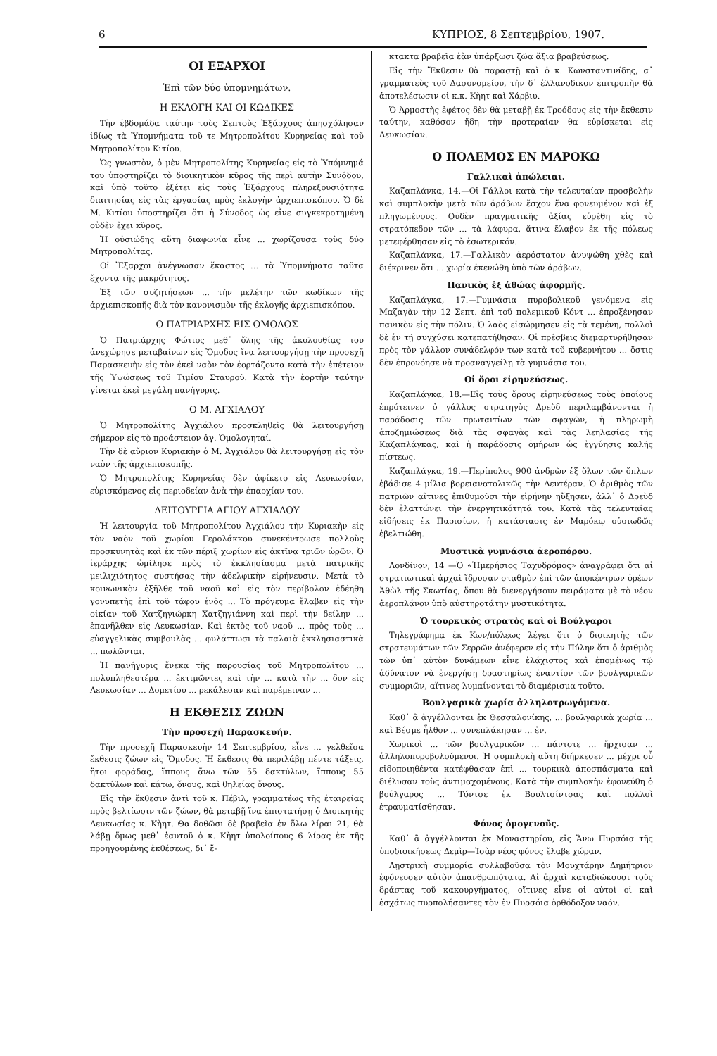6 ΚΥΠΡΙΟΣ, 8 Σεπτεμβρίου, 1907.
ΟΙ ΕΞΑΡΧΟΙ
Ἐπὶ τῶν δύο ὑπομνημάτων.
Η ΕΚΛΟΓΗ ΚΑΙ ΟΙ ΚΩΔΙΚΕΣ
Τὴν ἑβδομάδα ταύτην τοὺς Σεπτοὺς Ἐξάρχους ἀπησχόλησαν ἰδίως τὰ Ὑπομνήματα τοῦ τε Μητροπολίτου Κυρηνείας καὶ τοῦ Μητροπολίτου Κιτίου.
Ὡς γνωστὸν, ὁ μὲν Μητροπολίτης Κυρηνείας εἰς τὸ Ὑπόμνημά του ὑποστηρίζει τὸ διοικητικὸν κῦρος τῆς περὶ αὐτὴν Συνόδου, καὶ ὑπὸ τοῦτο ἐξέτει εἰς τοὺς Ἐξάρχους πληρεξουσιότητα διαιτησίας εἰς τὰς ἐργασίας πρὸς ἐκλογὴν ἀρχιεπισκόπου. Ὁ δὲ Μ. Κιτίου ὑποστηρίζει ὅτι ἡ Σύνοδος ὡς εἶνε συγκεκροτημένη οὐδὲν ἔχει κῦρος.
Ἡ οὐσιώδης αὕτη διαφωνία εἶνε ... χωρίζουσα τοὺς δύο Μητροπολίτας.
Οἱ Ἔξαρχοι ἀνέγνωσαν ἕκαστος ... τὰ Ὑπομνήματα ταῦτα ἔχοντα τῆς μακρότητος.
Ἐξ τῶν συζητήσεων ... τὴν μελέτην τῶν κωδίκων τῆς ἀρχιεπισκοπῆς διὰ τὸν κανονισμὸν τῆς ἐκλογῆς ἀρχιεπισκόπου.
Ο ΠΑΤΡΙΑΡΧΗΣ ΕΙΣ ΟΜΟΔΟΣ
Ὁ Πατριάρχης Φώτιος μεθ᾽ ὅλης τῆς ἀκολουθίας του ἀνεχώρησε μεταβαίνων εἰς Ὅμοδος ἵνα λειτουργήσῃ τὴν προσεχῆ Παρασκευὴν εἰς τὸν ἐκεῖ ναὸν τὸν ἑορτάζοντα κατὰ τὴν ἐπέτειον τῆς Ὑψώσεως τοῦ Τιμίου Σταυροῦ. Κατὰ τὴν ἑορτὴν ταύτην γίνεται ἐκεῖ μεγάλη πανήγυρις.
Ο Μ. ΑΓΧΙΑΛΟΥ
Ὁ Μητροπολίτης Ἀγχιάλου προσκληθεὶς θὰ λειτουργήσῃ σήμερον εἰς τὸ προάστειον ἁγ. Ὁμολογηταί.
Τὴν δὲ αὔριον Κυριακὴν ὁ Μ. Ἀγχιάλου θὰ λειτουργήσῃ εἰς τὸν ναὸν τῆς ἀρχιεπισκοπῆς.
Ὁ Μητροπολίτης Κυρηνείας δὲν ἀφίκετο εἰς Λευκωσίαν, εὑρισκόμενος εἰς περιοδείαν ἀνὰ τὴν ἐπαρχίαν του.
ΛΕΙΤΟΥΡΓΙΑ ΑΓΙΟΥ ΑΓΧΙΑΛΟΥ
Ἡ λειτουργία τοῦ Μητροπολίτου Ἀγχιάλου τὴν Κυριακὴν εἰς τὸν ναὸν τοῦ χωρίου Γερολάκκου συνεκέντρωσε πολλοὺς προσκυνητὰς καὶ ἐκ τῶν πέριξ χωρίων εἰς ἀκτῖνα τριῶν ὡρῶν. Ὁ ἱεράρχης ὡμίλησε πρὸς τὸ ἐκκλησίασμα μετὰ πατρικῆς μειλιχιότητος συστήσας τὴν ἀδελφικὴν εἰρήνευσιν. Μετὰ τὸ κοινωνικὸν ἐξῆλθε τοῦ ναοῦ καὶ εἰς τὸν περίβολον ἐδέηθη γονυπετὴς ἐπὶ τοῦ τάφου ἑνὸς ... Τὸ πρόγευμα ἔλαβεν εἰς τὴν οἰκίαν τοῦ Χατζηγιώρκη Χατζηγιάννη καὶ περὶ τὴν δείλην ... ἐπανῆλθεν εἰς Λευκωσίαν. Καὶ ἐκτὸς τοῦ ναοῦ ... πρὸς τοὺς ... εὐαγγελικὰς συμβουλὰς ... φυλάττωσι τὰ παλαιὰ ἐκκλησιαστικὰ ... πωλῶνται.
Ἡ πανήγυρις ἕνεκα τῆς παρουσίας τοῦ Μητροπολίτου ... πολυπληθεστέρα ... ἐκτιμῶντες καὶ τὴν ... κατὰ τὴν ... δον εἰς Λευκωσίαν ... Δομετίου ... ρεκάλεσαν καὶ παρέμειναν ...
Η ΕΚΘΕΣΙΣ ΖΩΩΝ
Τὴν προσεχῆ Παρασκευήν.
Τὴν προσεχῆ Παρασκευὴν 14 Σεπτεμβρίου, εἶνε ... γελθεῖσα ἔκθεσις ζώων εἰς Ὅμοδος. Ἡ ἔκθεσις θὰ περιλάβῃ πέντε τάξεις, ἤτοι φοράδας, ἵππους ἄνω τῶν 55 δακτύλων, ἵππους 55 δακτύλων καὶ κάτω, ὄνους, καὶ θηλείας ὄνους.
Εἰς τὴν ἔκθεσιν ἀντὶ τοῦ κ. Πέβιλ, γραμματέως τῆς ἑταιρείας πρὸς βελτίωσιν τῶν ζώων, θὰ μεταβῇ ἵνα ἐπιστατήσῃ ὁ Διοικητὴς Λευκωσίας κ. Κὴητ. Θα δοθῶσι δὲ βραβεῖα ἐν ὅλω λίραι 21, θὰ λάβῃ ὅμως μεθ᾽ ἑαυτοῦ ὁ κ. Κὴητ ὑπολοίπους 6 λίρας ἐκ τῆς προηγουμένης ἐκθέσεως, δι᾽ ἔ-
κτακτα βραβεῖα ἐὰν ὑπάρξωσι ζῶα ἄξια βραβεύσεως.
Εἰς τὴν Ἔκθεσιν θὰ παραστῇ καὶ ὁ κ. Κωνσταντινίδης, α᾽ γραμματεὺς τοῦ Δασονομείου, τὴν δ᾽ ἑλλανοδικον ἐπιτροπὴν θὰ ἀποτελέσωσιν οἱ κ.κ. Κὴητ καὶ Χάρβιυ.
Ὁ Ἁρμοστὴς ἐφέτος δὲν θὰ μεταβῇ ἐκ Τροόδους εἰς τὴν ἔκθεσιν ταύτην, καθόσον ἤδη τὴν προτεραίαν θα εὑρίσκεται εἰς Λευκωσίαν.
Ο ΠΟΛΕΜΟΣ ΕΝ ΜΑΡΟΚΩ
Γαλλικαὶ ἀπώλειαι.
Καζαπλάνκα, 14.—Οἱ Γάλλοι κατὰ τὴν τελευταίαν προσβολὴν καὶ συμπλοκὴν μετὰ τῶν ἀράβων ἔσχον ἕνα φονευμένον καὶ ἐξ πληγωμένους. Οὐδὲν πραγματικῆς ἀξίας εὑρέθη εἰς τὸ στρατόπεδον τῶν ... τὰ λάφυρα, ἅτινα ἔλαβον ἐκ τῆς πόλεως μετεφέρθησαν εἰς τὸ ἐσωτερικόν.
Καζαπλάνκα, 17.—Γαλλικὸν ἀερόστατον ἀνυψώθη χθὲς καὶ διέκρινεν ὅτι ... χωρία ἐκενώθη ὑπὸ τῶν ἀράβων.
Πανικὸς ἐξ ἀθώας ἀφορμῆς.
Καζαπλάγκα, 17.—Γυμνάσια πυροβολικοῦ γενόμενα εἰς Μαζαγὰν τὴν 12 Σεπτ. ἐπὶ τοῦ πολεμικοῦ Κόντ ... ἐπροξένησαν πανικὸν εἰς τὴν πόλιν. Ὁ λαὸς εἰσώρμησεν εἰς τὰ τεμένη, πολλοὶ δὲ ἐν τῇ συγχύσει κατεπατήθησαν. Οἱ πρέσβεις διεμαρτυρήθησαν πρὸς τὸν γάλλον συνάδελφόν των κατὰ τοῦ κυβερνήτου ... ὅστις δὲν ἐπρονόησε νὰ προαναγγείλῃ τὰ γυμνάσια του.
Οἱ ὅροι εἰρηνεύσεως.
Καζαπλάγκα, 18.—Εἰς τοὺς ὅρους εἰρηνεύσεως τοὺς ὁποίους ἐπρότεινεν ὁ γάλλος στρατηγὸς Δρεὺδ περιλαμβάνονται ἡ παράδοσις τῶν πρωταιτίων τῶν σφαγῶν, ἡ πληρωμὴ ἀποζημιώσεως διὰ τὰς σφαγὰς καὶ τὰς λεηλασίας τῆς Καζαπλάγκας, καὶ ἡ παράδοσις ὁμήρων ὡς ἐγγύησις καλῆς πίστεως.
Καζαπλάγκα, 19.—Περίπολος 900 ἀνδρῶν ἐξ ὅλων τῶν ὅπλων ἐβάδισε 4 μίλια βορειανατολικῶς τὴν Δευτέραν. Ὁ ἀριθμὸς τῶν πατριῶν αἵτινες ἐπιθυμοῦσι τὴν εἰρήνην ηὔξησεν, ἀλλ᾽ ὁ Δρεὺδ δὲν ἐλαττώνει τὴν ἐνεργητικότητά του. Κατὰ τὰς τελευταίας εἰδήσεις ἐκ Παρισίων, ἡ κατάστασις ἐν Μαρόκῳ οὐσιωδῶς ἐβελτιώθη.
Μυστικὰ γυμνάσια ἀεροπόρου.
Λονδῖνον, 14 —Ὁ «Ἡμερήσιος Ταχυδρόμος» ἀναγράφει ὅτι αἱ στρατιωτικαὶ ἀρχαὶ ἵδρυσαν σταθμὸν ἐπὶ τῶν ἀποκέντρων ὀρέων Ἀθὼλ τῆς Σκωτίας, ὅπου θὰ διενεργήσουν πειράματα μὲ τὸ νέον ἀεροπλάνον ὑπὸ αὐστηροτάτην μυστικότητα.
Ὁ τουρκικὸς στρατὸς καὶ οἱ Βούλγαροι
Τηλεγράφημα ἐκ Κων/πόλεως λέγει ὅτι ὁ διοικητὴς τῶν στρατευμάτων τῶν Σερρῶν ἀνέφερεν εἰς τὴν Πύλην ὅτι ὁ ἀριθμὸς τῶν ὑπ᾽ αὐτὸν δυνάμεων εἶνε ἐλάχιστος καὶ ἑπομένως τῷ ἀδύνατον νὰ ἐνεργήσῃ δραστηρίως ἐναντίον τῶν βουλγαρικῶν συμμοριῶν, αἵτινες λυμαίνονται τὸ διαμέρισμα τοῦτο.
Βουλγαρικὰ χωρία ἀλληλοτρωγόμενα.
Καθ᾽ ἃ ἀγγέλλονται ἐκ Θεσσαλονίκης, ... βουλγαρικὰ χωρία ... καὶ Βέσμε ἦλθον ... συνεπλάκησαν ... ἐν.
Χωρικοὶ ... τῶν βουλγαρικῶν ... πάντοτε ... ἤρχισαν ... ἀλληλοπυροβολούμενοι. Ἡ συμπλοκὴ αὕτη διήρκεσεν ... μέχρι οὗ εἰδοποιηθέντα κατέφθασαν ἐπὶ ... τουρκικὰ ἀποσπάσματα καὶ διέλυσαν τοὺς ἀντιμαχομένους. Κατὰ τὴν συμπλοκὴν ἐφονεύθη ὁ βούλγαρος ... Τόντσε ἐκ Βουλτσίντσας καὶ πολλοὶ ἐτραυματίσθησαν.
Φόνος ὁμογενοῦς.
Καθ᾽ ἃ ἀγγέλλονται ἐκ Μοναστηρίου, εἰς Ἄνω Πυρσόια τῆς ὑποδιοικήσεως Δεμὶρ—Ἰσὰρ νέος φόνος ἔλαβε χώραν.
Λῃστρικὴ συμμορία συλλαβοῦσα τὸν Μουχτάρην Δημήτριον ἐφόνευσεν αὐτὸν ἀπανθρωπότατα. Αἱ ἀρχαὶ καταδιώκουσι τοὺς δράστας τοῦ κακουργήματος, οἵτινες εἶνε οἱ αὐτοὶ οἱ καὶ ἐσχάτως πυρπολήσαντες τὸν ἐν Πυρσόια ὀρθόδοξον ναόν.